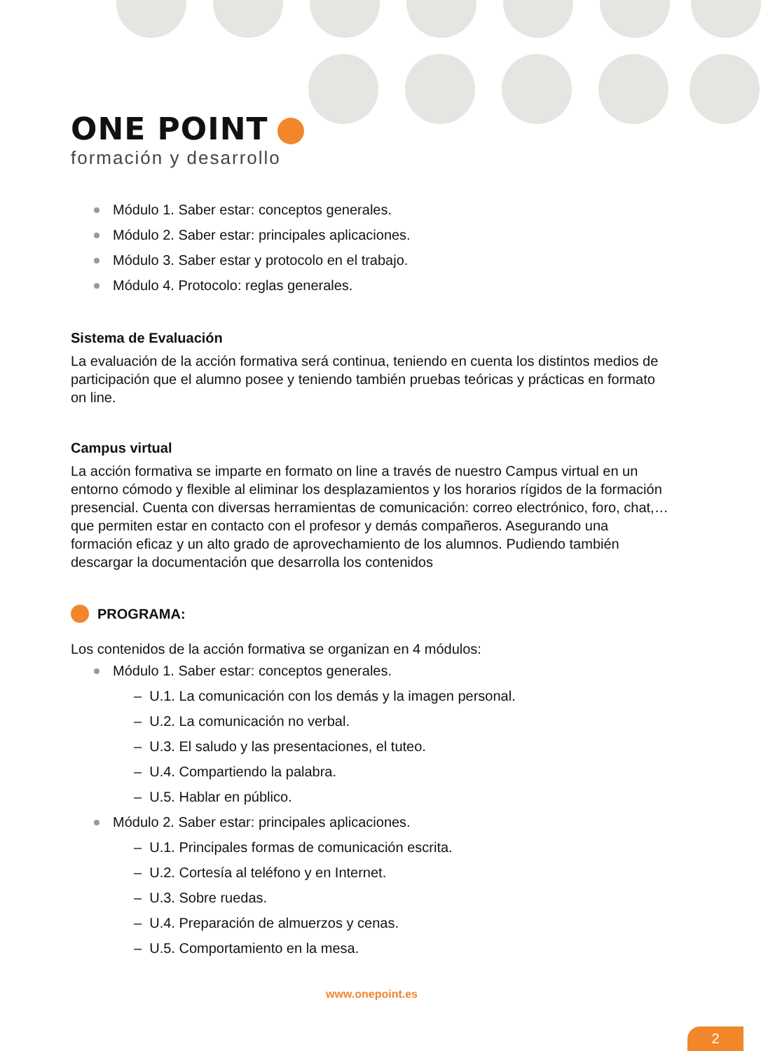ONE POINT
formación y desarrollo
Módulo 1. Saber estar: conceptos generales.
Módulo 2. Saber estar: principales aplicaciones.
Módulo 3. Saber estar y protocolo en el trabajo.
Módulo 4. Protocolo: reglas generales.
Sistema de Evaluación
La evaluación de la acción formativa será continua, teniendo en cuenta los distintos medios de participación que el alumno posee y teniendo también pruebas teóricas y prácticas en formato on line.
Campus virtual
La acción formativa se imparte en formato on line a través de nuestro Campus virtual en un entorno cómodo y flexible al eliminar los desplazamientos y los horarios rígidos de la formación presencial. Cuenta con diversas herramientas de comunicación: correo electrónico, foro, chat,… que permiten estar en contacto con el profesor y demás compañeros. Asegurando una formación eficaz y un alto grado de aprovechamiento de los alumnos. Pudiendo también descargar la documentación que desarrolla los contenidos
PROGRAMA:
Los contenidos de la acción formativa se organizan en 4 módulos:
Módulo 1. Saber estar: conceptos generales.
– U.1. La comunicación con los demás y la imagen personal.
– U.2. La comunicación no verbal.
– U.3. El saludo y las presentaciones, el tuteo.
– U.4. Compartiendo la palabra.
– U.5. Hablar en público.
Módulo 2. Saber estar: principales aplicaciones.
– U.1. Principales formas de comunicación escrita.
– U.2. Cortesía al teléfono y en Internet.
– U.3. Sobre ruedas.
– U.4. Preparación de almuerzos y cenas.
– U.5. Comportamiento en la mesa.
www.onepoint.es
2